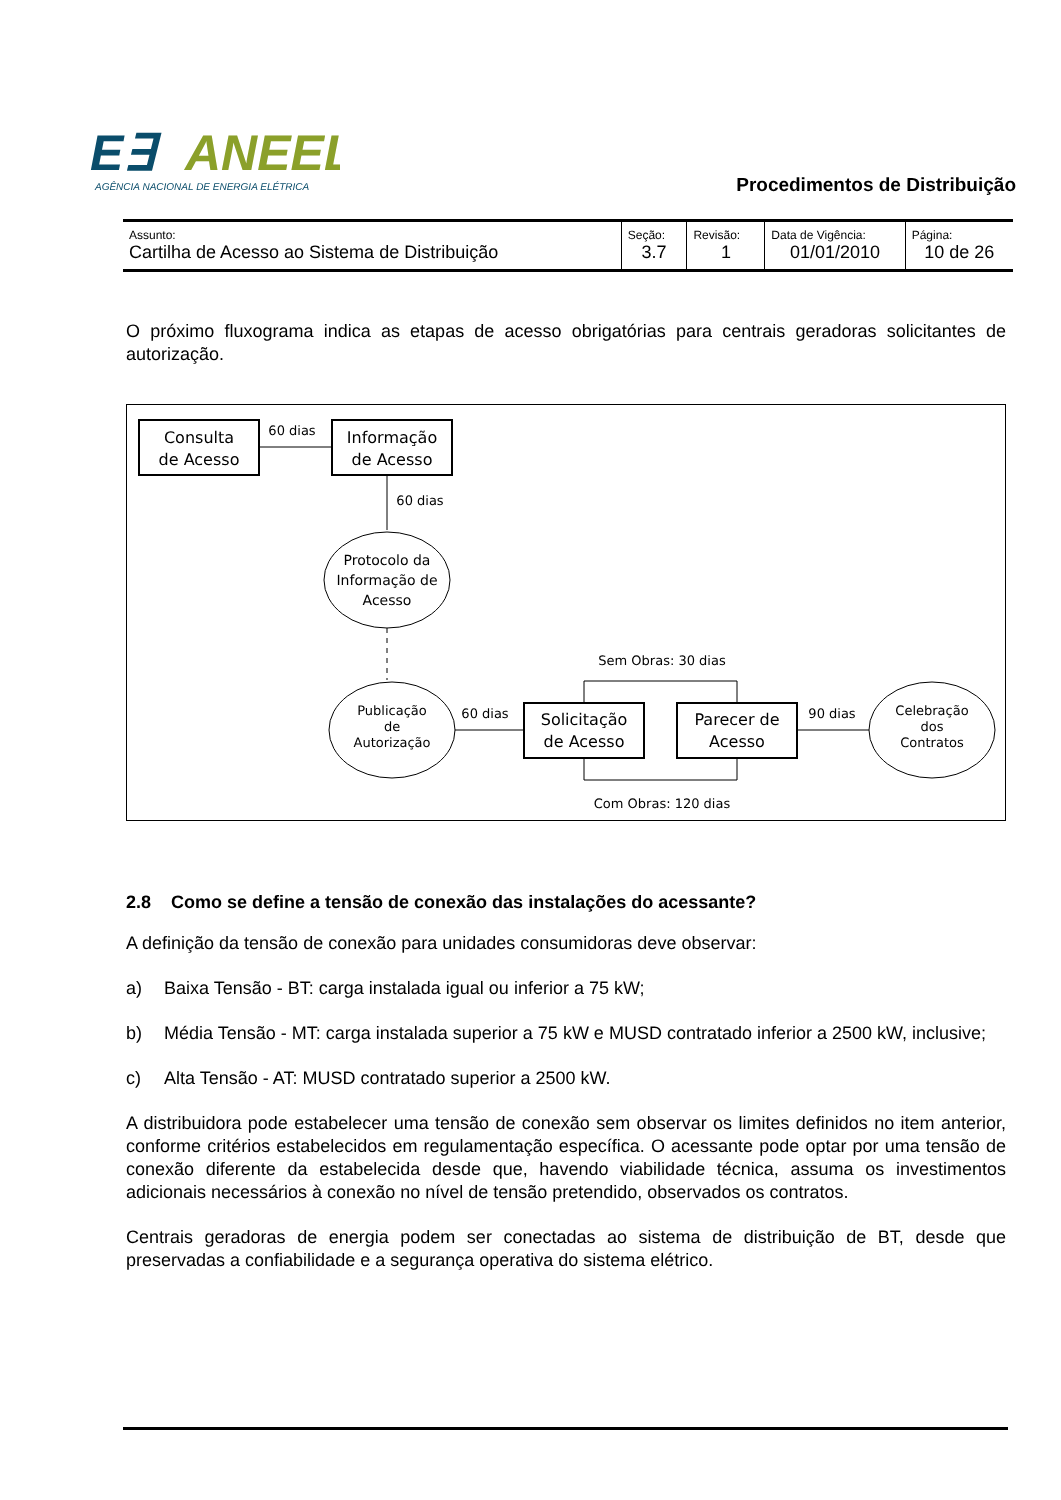E∃
ANEEL
AGÊNCIA NACIONAL DE ENERGIA ELÉTRICA
Procedimentos de Distribuição
| Assunto: Cartilha de Acesso ao Sistema de Distribuição | Seção: 3.7 | Revisão: 1 | Data de Vigência: 01/01/2010 | Página: 10 de 26 |
O próximo fluxograma indica as etapas de acesso obrigatórias para centrais geradoras solicitantes de autorização.
Consulta
de Acesso
60 dias
Informação
de Acesso
60 dias
Protocolo da
Informação de
Acesso
Publicação
de
Autorização
60 dias
Solicitação
de Acesso
Sem Obras: 30 dias
Com Obras: 120 dias
Parecer de
Acesso
90 dias
Celebração
dos
Contratos
2.8 Como se define a tensão de conexão das instalações do acessante?
A definição da tensão de conexão para unidades consumidoras deve observar:
a) Baixa Tensão - BT: carga instalada igual ou inferior a 75 kW;
b) Média Tensão - MT: carga instalada superior a 75 kW e MUSD contratado inferior a 2500 kW, inclusive;
c) Alta Tensão - AT: MUSD contratado superior a 2500 kW.
A distribuidora pode estabelecer uma tensão de conexão sem observar os limites definidos no item anterior, conforme critérios estabelecidos em regulamentação específica. O acessante pode optar por uma tensão de conexão diferente da estabelecida desde que, havendo viabilidade técnica, assuma os investimentos adicionais necessários à conexão no nível de tensão pretendido, observados os contratos.
Centrais geradoras de energia podem ser conectadas ao sistema de distribuição de BT, desde que preservadas a confiabilidade e a segurança operativa do sistema elétrico.